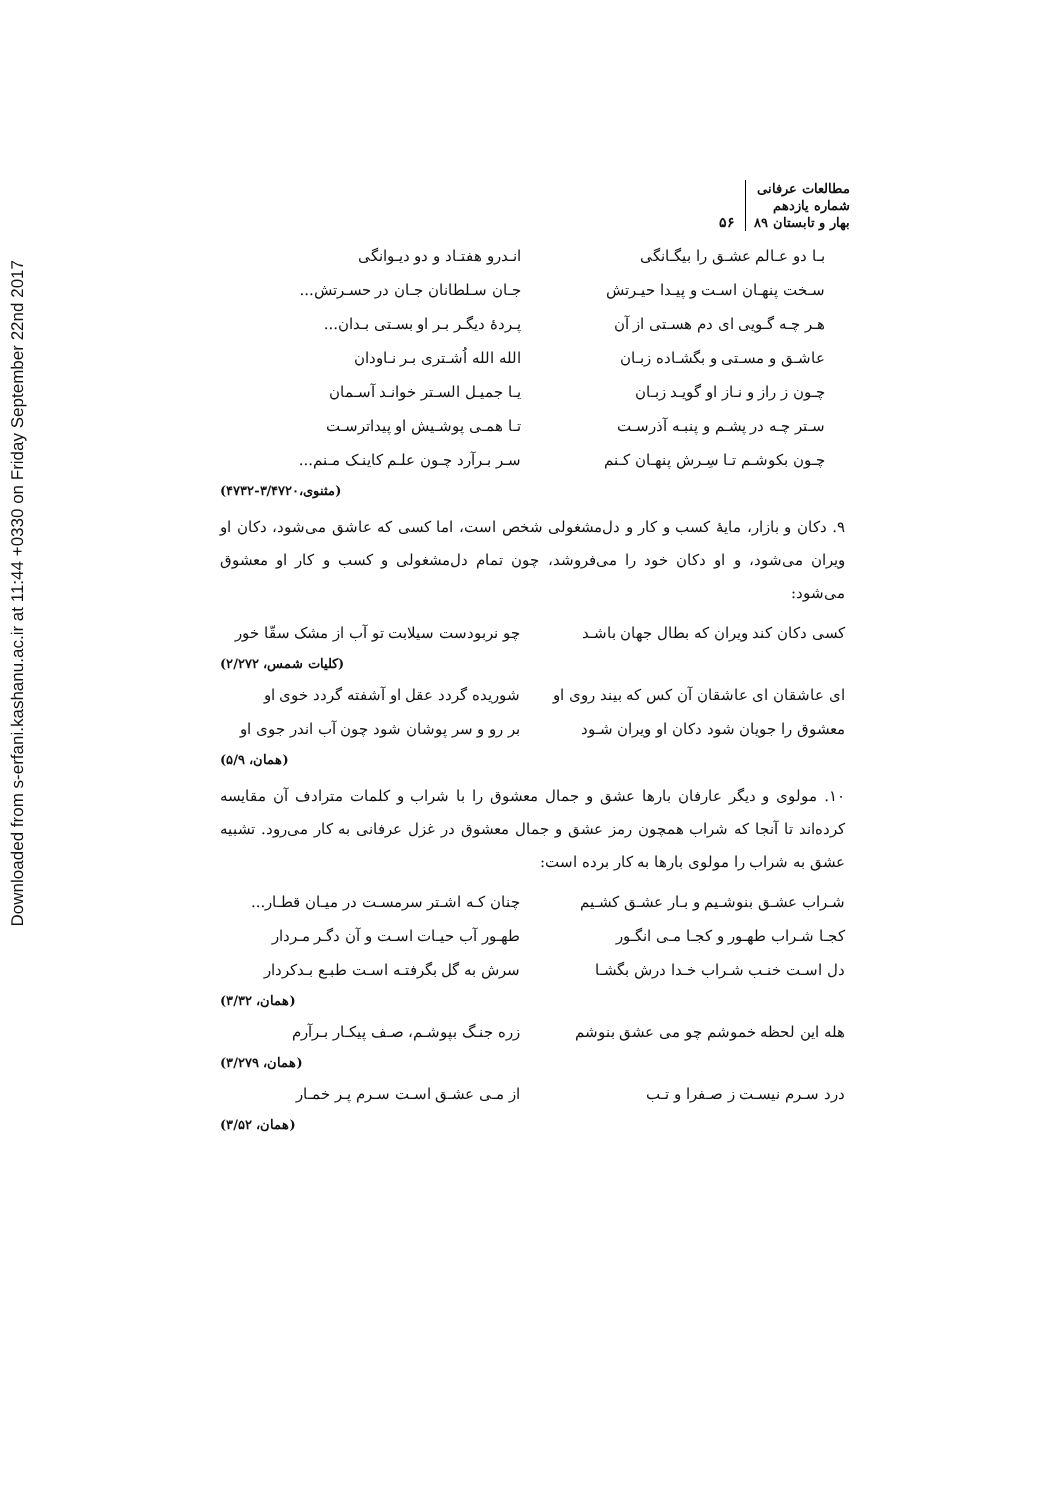Downloaded from s-erfani.kashanu.ac.ir at 11:44 +0330 on Friday September 22nd 2017
مطالعات عرفانی
شماره یازدهم
بهار و تابستان ۸۹
۵۶
بـا دو عـالم عشـق را بیگـانگی انـدرو هفتـاد و دو دیـوانگی
سـخت پنهـان اسـت و پیـدا حیـرتش جـان سـلطانان جـان در حسـرتش...
هـر چـه گـویی ای دم هسـتی از آن پـردهٔ دیگـر بـر او بسـتی بـدان...
عاشـق و مسـتی و بگشـاده زبـان الله الله اُشـتری بـر نـاودان
چـون ز راز و نـاز او گویـد زبـان یـا جمیـل السـتر خوانـد آسـمان
سـتر چـه در پشـم و پنبـه آذرسـت تـا همـی پوشـیش او پیداترسـت
چـون بکوشـم تـا سِـرش پنهـان کـنم سـر بـرآرد چـون علـم کاینـک مـنم...
(مثنوی،۳/۴۷۲۰-۴۷۳۲)
۹. دکان و بازار، مایهٔ کسب و کار و دل‌مشغولی شخص است، اما کسی که عاشق می‌شود، دکان او ویران می‌شود، و او دکان خود را می‌فروشد، چون تمام دل‌مشغولی و کسب و کار او معشوق می‌شود:
کسی دکان کند ویران که بطال جهان باشـد چو نربودست سیلابت تو آب از مشک سقّا خور
(کلیات شمس، ۲/۲۷۲)
ای عاشقان ای عاشقان آن کس که بیند روی او شوریده گردد عقل او آشفته گردد خوی او
معشوق را جویان شود دکان او ویران شـود بر رو و سر پوشان شود چون آب اندر جوی او
(همان، ۵/۹)
۱۰. مولوی و دیگر عارفان بارها عشق و جمال معشوق را با شراب و کلمات مترادف آن مقایسه کرده‌اند تا آنجا که شراب همچون رمز عشق و جمال معشوق در غزل عرفانی به کار می‌رود. تشبیه عشق به شراب را مولوی بارها به کار برده است:
شـراب عشـق بنوشـیم و بـار عشـق کشـیم چنان کـه اشـتر سرمسـت در میـان قطـار...
کجـا شـراب طهـور و کجـا مـی انگـور طهـور آب حیـات اسـت و آن دگـر مـردار
دل اسـت خنـب شـراب خـدا درش بگشـا سرش به گل بگرفتـه اسـت طبـع بـدکردار
(همان، ۳/۳۲)
هله این لحظه خموشم چو می عشق بنوشم زره جنـگ بپوشـم، صـف پیکـار بـرآرم
(همان، ۳/۲۷۹)
درد سـرم نیسـت ز صـفرا و تـب از مـی عشـق اسـت سـرم پـر خمـار
(همان، ۳/۵۲)